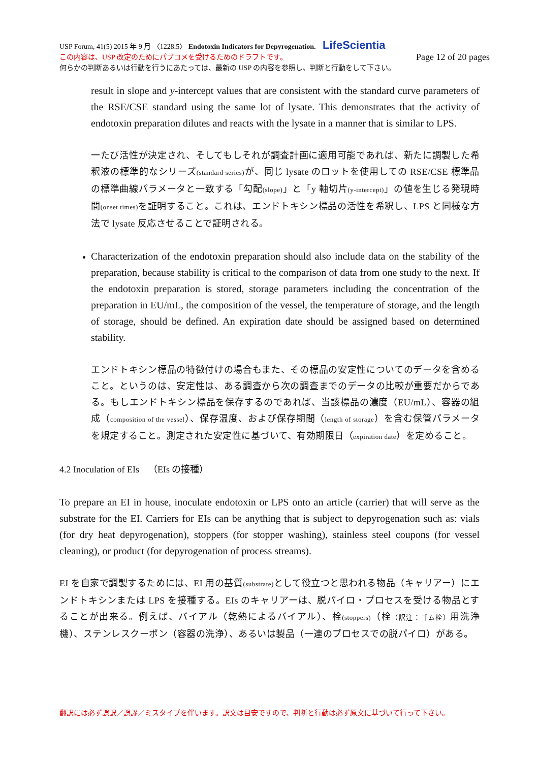USP Forum, 41(5) 2015 年 9 月 〈1228.5〉 Endotoxin Indicators for Depyrogenation. LifeScientia
この内容は、USP 改定のためにパブコメを受けるためのドラフトです。 Page 12 of 20 pages
何らかの判断あるいは行動を行うにあたっては、最新の USP の内容を参照し、判断と行動をして下さい。
result in slope and y-intercept values that are consistent with the standard curve parameters of the RSE/CSE standard using the same lot of lysate. This demonstrates that the activity of endotoxin preparation dilutes and reacts with the lysate in a manner that is similar to LPS.
一たび活性が決定され、そしてもしそれが調査計画に適用可能であれば、新たに調製した希釈液の標準的なシリーズ(standard series) が、同じ lysate のロットを使用しての RSE/CSE 標準品の標準曲線パラメータと一致する「勾配(slope)」と「y 軸切片(y-intercept)」の値を生じる発現時間(onset times) を証明すること。これは、エンドトキシン標品の活性を希釈し、LPS と同様な方法で lysate 反応させることで証明される。
Characterization of the endotoxin preparation should also include data on the stability of the preparation, because stability is critical to the comparison of data from one study to the next. If the endotoxin preparation is stored, storage parameters including the concentration of the preparation in EU/mL, the composition of the vessel, the temperature of storage, and the length of storage, should be defined. An expiration date should be assigned based on determined stability.
エンドトキシン標品の特徴付けの場合もまた、その標品の安定性についてのデータを含めること。というのは、安定性は、ある調査から次の調査までのデータの比較が重要だからである。もしエンドトキシン標品を保存するのであれば、当該標品の濃度（EU/mL）、容器の組成（composition of the vessel）、保存温度、および保存期間（length of storage）を含む保管パラメータを規定すること。測定された安定性に基づいて、有効期限日（expiration date）を定めること。
4.2 Inoculation of EIs　（EIs の接種）
To prepare an EI in house, inoculate endotoxin or LPS onto an article (carrier) that will serve as the substrate for the EI. Carriers for EIs can be anything that is subject to depyrogenation such as: vials (for dry heat depyrogenation), stoppers (for stopper washing), stainless steel coupons (for vessel cleaning), or product (for depyrogenation of process streams).
EI を自家で調製するためには、EI 用の基質(substrate) として役立つと思われる物品（キャリアー）にエンドトキシンまたは LPS を接種する。EIs のキャリアーは、脱パイロ・プロセスを受ける物品とすることが出来る。例えば、バイアル（乾熱によるバイアル）、栓(stoppers)（栓（訳注：ゴム栓）用洗浄機）、ステンレスクーポン（容器の洗浄）、あるいは製品（一連のプロセスでの脱パイロ）がある。
翻訳には必ず誤訳／誤謬／ミスタイプを伴います。訳文は目安ですので、判断と行動は必ず原文に基づいて行って下さい。